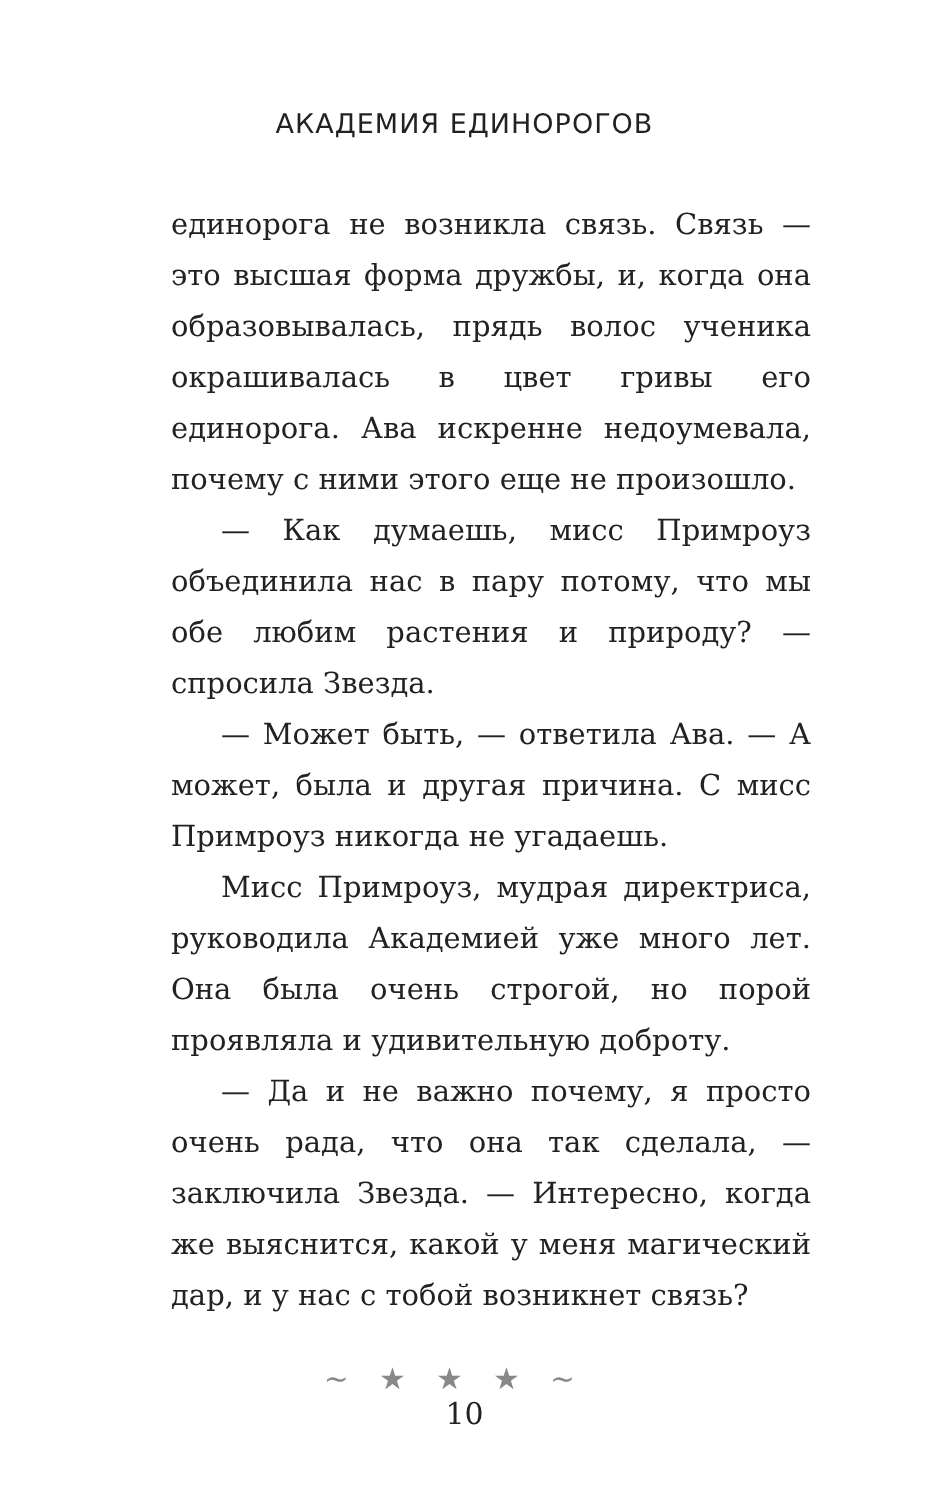АКАДЕМИЯ ЕДИНОРОГОВ
единорога не возникла связь. Связь — это высшая форма дружбы, и, когда она образовывалась, прядь волос ученика окрашивалась в цвет гривы его единорога. Ава искренне недоумевала, почему с ними этого еще не произошло.
— Как думаешь, мисс Примроуз объединила нас в пару потому, что мы обе любим растения и природу? — спросила Звезда.
— Может быть, — ответила Ава. — А может, была и другая причина. С мисс Примроуз никогда не угадаешь.
Мисс Примроуз, мудрая директриса, руководила Академией уже много лет. Она была очень строгой, но порой проявляла и удивительную доброту.
— Да и не важно почему, я просто очень рада, что она так сделала, — заключила Звезда. — Интересно, когда же выяснится, какой у меня магический дар, и у нас с тобой возникнет связь?
~★★★~
10